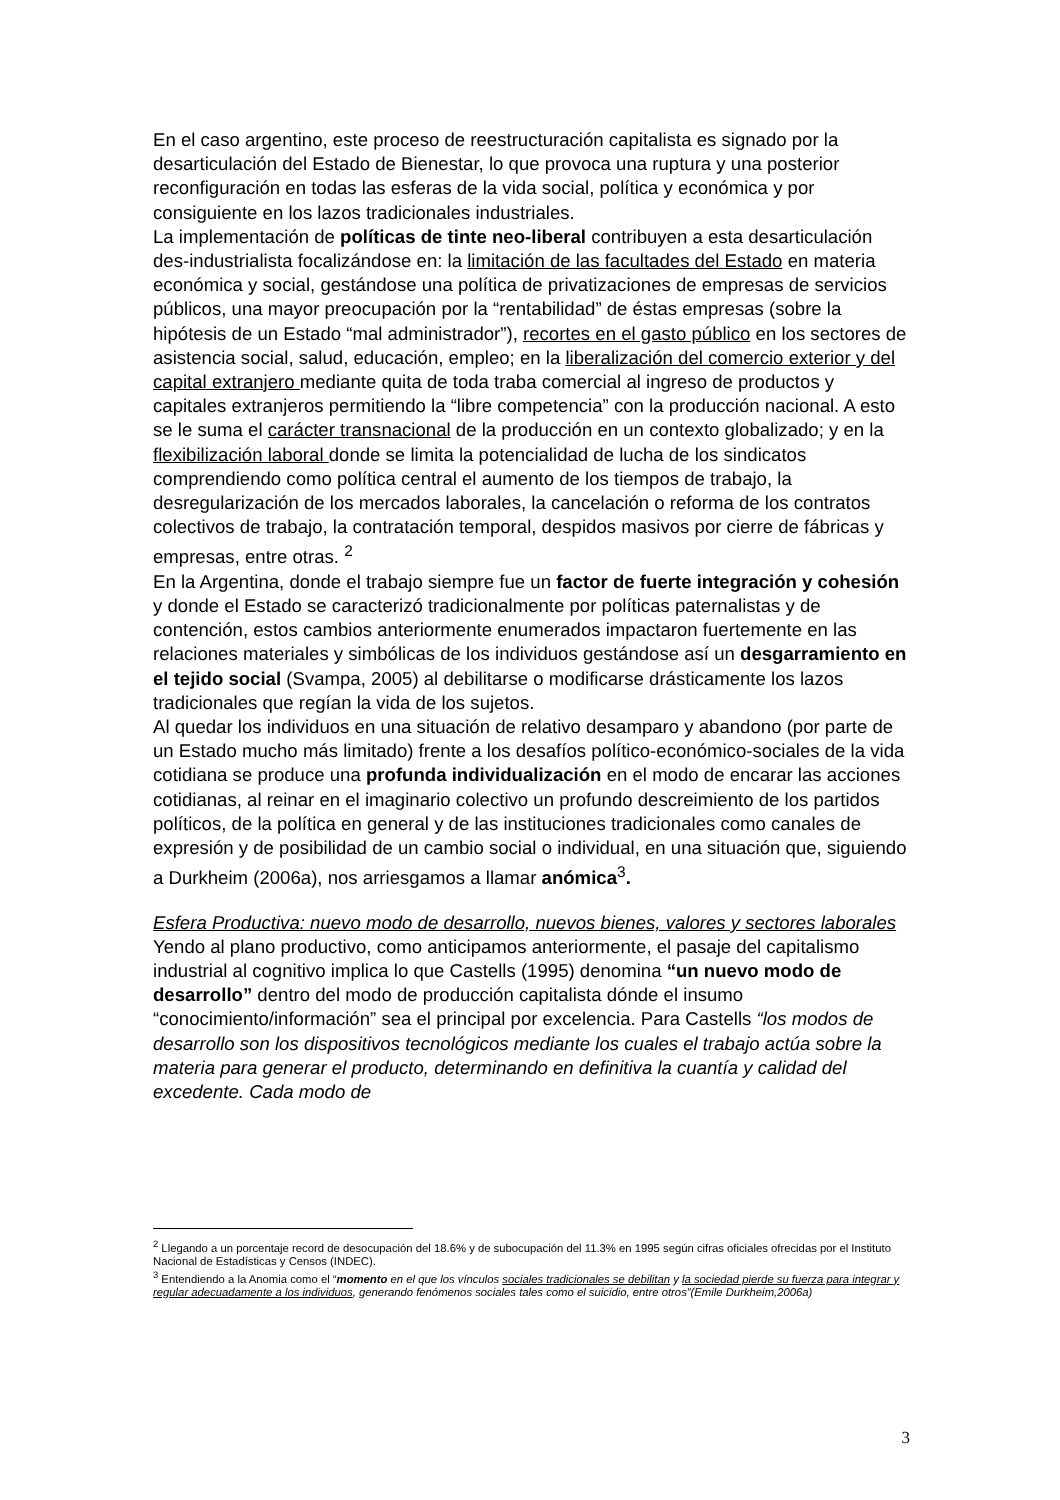En el caso argentino, este proceso de reestructuración capitalista es signado por la desarticulación del Estado de Bienestar, lo que provoca una ruptura y una posterior reconfiguración en todas las esferas de la vida social, política y económica y por consiguiente en los lazos tradicionales industriales.
La implementación de políticas de tinte neo-liberal contribuyen a esta desarticulación des-industrialista focalizándose en: la limitación de las facultades del Estado en materia económica y social, gestándose una política de privatizaciones de empresas de servicios públicos, una mayor preocupación por la “rentabilidad” de éstas empresas (sobre la hipótesis de un Estado “mal administrador”), recortes en el gasto público en los sectores de asistencia social, salud, educación, empleo; en la liberalización del comercio exterior y del capital extranjero mediante quita de toda traba comercial al ingreso de productos y capitales extranjeros permitiendo la “libre competencia” con la producción nacional. A esto se le suma el carácter transnacional de la producción en un contexto globalizado; y en la flexibilización laboral donde se limita la potencialidad de lucha de los sindicatos comprendiendo como política central el aumento de los tiempos de trabajo, la desregularización de los mercados laborales, la cancelación o reforma de los contratos colectivos de trabajo, la contratación temporal, despidos masivos por cierre de fábricas y empresas, entre otras. <sup>2</sup>
En la Argentina, donde el trabajo siempre fue un factor de fuerte integración y cohesión y donde el Estado se caracterizó tradicionalmente por políticas paternalistas y de contención, estos cambios anteriormente enumerados impactaron fuertemente en las relaciones materiales y simbólicas de los individuos gestándose así un desgarramiento en el tejido social (Svampa, 2005) al debilitarse o modificarse drásticamente los lazos tradicionales que regían la vida de los sujetos.
Al quedar los individuos en una situación de relativo desamparo y abandono (por parte de un Estado mucho más limitado) frente a los desafíos político-económico-sociales de la vida cotidiana se produce una profunda individualización en el modo de encarar las acciones cotidianas, al reinar en el imaginario colectivo un profundo descreimiento de los partidos políticos, de la política en general y de las instituciones tradicionales como canales de expresión y de posibilidad de un cambio social o individual, en una situación que, siguiendo a Durkheim (2006a), nos arriesgamos a llamar anómica<sup>3</sup>.
Esfera Productiva: nuevo modo de desarrollo, nuevos bienes, valores y sectores laborales
Yendo al plano productivo, como anticipamos anteriormente, el pasaje del capitalismo industrial al cognitivo implica lo que Castells (1995) denomina “un nuevo modo de desarrollo” dentro del modo de producción capitalista dónde el insumo “conocimiento/información” sea el principal por excelencia. Para Castells “los modos de desarrollo son los dispositivos tecnológicos mediante los cuales el trabajo actúa sobre la materia para generar el producto, determinando en definitiva la cuantía y calidad del excedente. Cada modo de
<sup>2</sup> Llegando a un porcentaje record de desocupación del 18.6% y de subocupación del 11.3% en 1995 según cifras oficiales ofrecidas por el Instituto Nacional de Estadísticas y Censos (INDEC).
<sup>3</sup> Entendiendo a la Anomia como el “momento en el que los vínculos sociales tradicionales se debilitan y la sociedad pierde su fuerza para integrar y regular adecuadamente a los individuos, generando fenómenos sociales tales como el suicidio, entre otros”(Emile Durkheim,2006a)
3